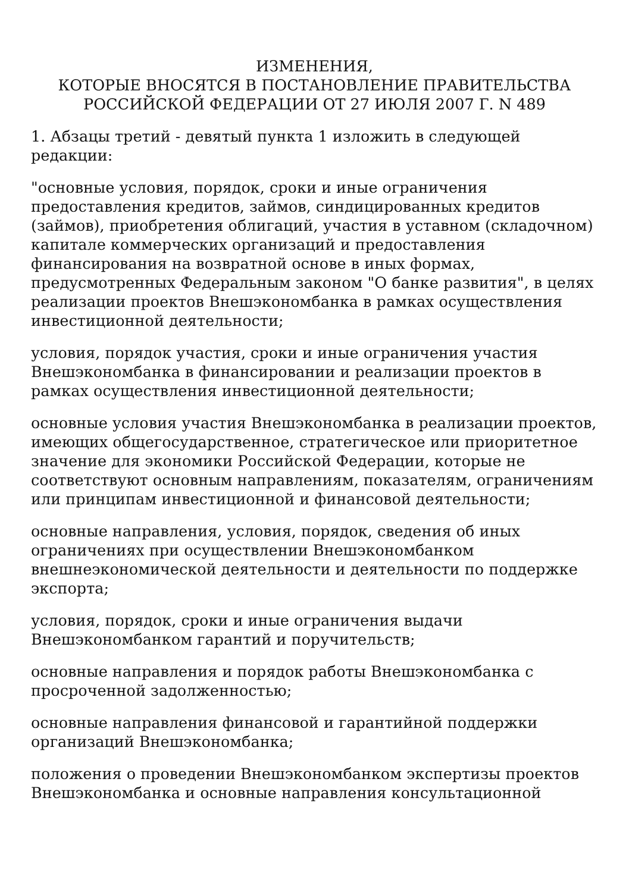ИЗМЕНЕНИЯ,
КОТОРЫЕ ВНОСЯТСЯ В ПОСТАНОВЛЕНИЕ ПРАВИТЕЛЬСТВА
РОССИЙСКОЙ ФЕДЕРАЦИИ ОТ 27 ИЮЛЯ 2007 Г. N 489
1. Абзацы третий - девятый пункта 1 изложить в следующей редакции:
"основные условия, порядок, сроки и иные ограничения предоставления кредитов, займов, синдицированных кредитов (займов), приобретения облигаций, участия в уставном (складочном) капитале коммерческих организаций и предоставления финансирования на возвратной основе в иных формах, предусмотренных Федеральным законом "О банке развития", в целях реализации проектов Внешэкономбанка в рамках осуществления инвестиционной деятельности;
условия, порядок участия, сроки и иные ограничения участия Внешэкономбанка в финансировании и реализации проектов в рамках осуществления инвестиционной деятельности;
основные условия участия Внешэкономбанка в реализации проектов, имеющих общегосударственное, стратегическое или приоритетное значение для экономики Российской Федерации, которые не соответствуют основным направлениям, показателям, ограничениям или принципам инвестиционной и финансовой деятельности;
основные направления, условия, порядок, сведения об иных ограничениях при осуществлении Внешэкономбанком внешнеэкономической деятельности и деятельности по поддержке экспорта;
условия, порядок, сроки и иные ограничения выдачи Внешэкономбанком гарантий и поручительств;
основные направления и порядок работы Внешэкономбанка с просроченной задолженностью;
основные направления финансовой и гарантийной поддержки организаций Внешэкономбанка;
положения о проведении Внешэкономбанком экспертизы проектов Внешэкономбанка и основные направления консультационной